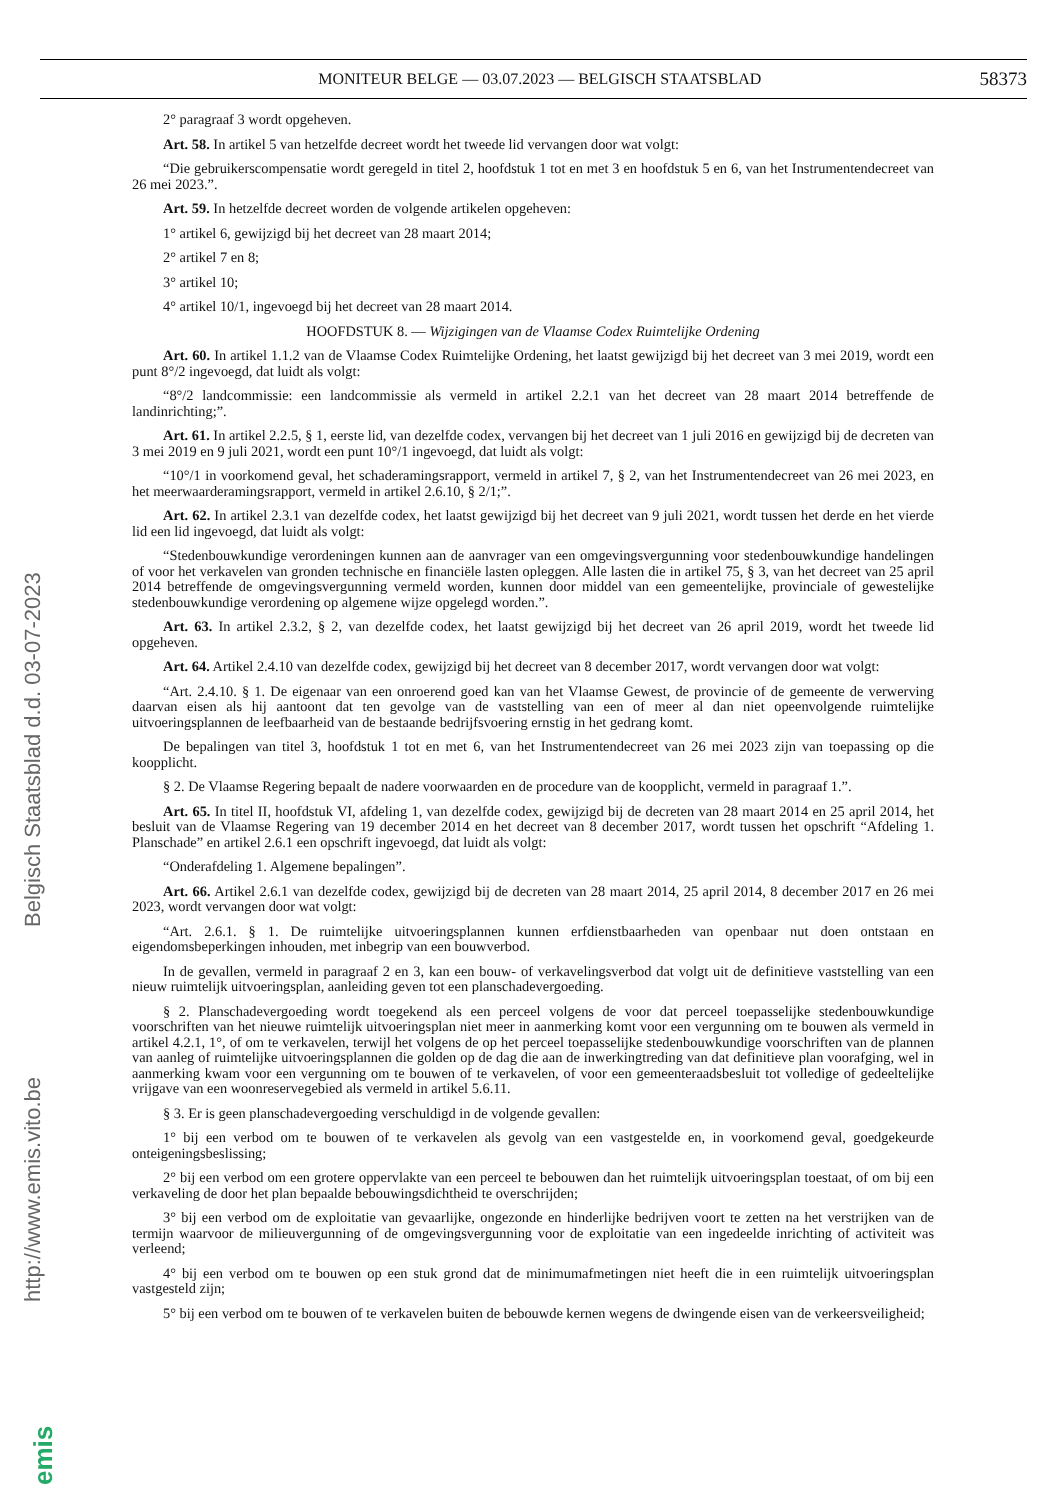MONITEUR BELGE — 03.07.2023 — BELGISCH STAATSBLAD
58373
Belgisch Staatsblad d.d. 03-07-2023
http://www.emis.vito.be
emis
2° paragraaf 3 wordt opgeheven.
Art. 58. In artikel 5 van hetzelfde decreet wordt het tweede lid vervangen door wat volgt:
“Die gebruikerscompensatie wordt geregeld in titel 2, hoofdstuk 1 tot en met 3 en hoofdstuk 5 en 6, van het Instrumentendecreet van 26 mei 2023.”.
Art. 59. In hetzelfde decreet worden de volgende artikelen opgeheven:
1° artikel 6, gewijzigd bij het decreet van 28 maart 2014;
2° artikel 7 en 8;
3° artikel 10;
4° artikel 10/1, ingevoegd bij het decreet van 28 maart 2014.
HOOFDSTUK 8. — Wijzigingen van de Vlaamse Codex Ruimtelijke Ordening
Art. 60. In artikel 1.1.2 van de Vlaamse Codex Ruimtelijke Ordening, het laatst gewijzigd bij het decreet van 3 mei 2019, wordt een punt 8°/2 ingevoegd, dat luidt als volgt:
“8°/2 landcommissie: een landcommissie als vermeld in artikel 2.2.1 van het decreet van 28 maart 2014 betreffende de landinrichting;”.
Art. 61. In artikel 2.2.5, § 1, eerste lid, van dezelfde codex, vervangen bij het decreet van 1 juli 2016 en gewijzigd bij de decreten van 3 mei 2019 en 9 juli 2021, wordt een punt 10°/1 ingevoegd, dat luidt als volgt:
“10°/1 in voorkomend geval, het schaderamingsrapport, vermeld in artikel 7, § 2, van het Instrumentendecreet van 26 mei 2023, en het meerwaarderamingsrapport, vermeld in artikel 2.6.10, § 2/1;”.
Art. 62. In artikel 2.3.1 van dezelfde codex, het laatst gewijzigd bij het decreet van 9 juli 2021, wordt tussen het derde en het vierde lid een lid ingevoegd, dat luidt als volgt:
“Stedenbouwkundige verordeningen kunnen aan de aanvrager van een omgevingsvergunning voor stedenbouwkundige handelingen of voor het verkavelen van gronden technische en financiële lasten opleggen. Alle lasten die in artikel 75, § 3, van het decreet van 25 april 2014 betreffende de omgevingsvergunning vermeld worden, kunnen door middel van een gemeentelijke, provinciale of gewestelijke stedenbouwkundige verordening op algemene wijze opgelegd worden.”.
Art. 63. In artikel 2.3.2, § 2, van dezelfde codex, het laatst gewijzigd bij het decreet van 26 april 2019, wordt het tweede lid opgeheven.
Art. 64. Artikel 2.4.10 van dezelfde codex, gewijzigd bij het decreet van 8 december 2017, wordt vervangen door wat volgt:
“Art. 2.4.10. § 1. De eigenaar van een onroerend goed kan van het Vlaamse Gewest, de provincie of de gemeente de verwerving daarvan eisen als hij aantoont dat ten gevolge van de vaststelling van een of meer al dan niet opeenvolgende ruimtelijke uitvoeringsplannen de leefbaarheid van de bestaande bedrijfsvoering ernstig in het gedrang komt.
De bepalingen van titel 3, hoofdstuk 1 tot en met 6, van het Instrumentendecreet van 26 mei 2023 zijn van toepassing op die koopplicht.
§ 2. De Vlaamse Regering bepaalt de nadere voorwaarden en de procedure van de koopplicht, vermeld in paragraaf 1.”.
Art. 65. In titel II, hoofdstuk VI, afdeling 1, van dezelfde codex, gewijzigd bij de decreten van 28 maart 2014 en 25 april 2014, het besluit van de Vlaamse Regering van 19 december 2014 en het decreet van 8 december 2017, wordt tussen het opschrift “Afdeling 1. Planschade” en artikel 2.6.1 een opschrift ingevoegd, dat luidt als volgt:
“Onderafdeling 1. Algemene bepalingen”.
Art. 66. Artikel 2.6.1 van dezelfde codex, gewijzigd bij de decreten van 28 maart 2014, 25 april 2014, 8 december 2017 en 26 mei 2023, wordt vervangen door wat volgt:
“Art. 2.6.1. § 1. De ruimtelijke uitvoeringsplannen kunnen erfdienstbaarheden van openbaar nut doen ontstaan en eigendomsbeperkingen inhouden, met inbegrip van een bouwverbod.
In de gevallen, vermeld in paragraaf 2 en 3, kan een bouw- of verkavelingsverbod dat volgt uit de definitieve vaststelling van een nieuw ruimtelijk uitvoeringsplan, aanleiding geven tot een planschadevergoeding.
§ 2. Planschadevergoeding wordt toegekend als een perceel volgens de voor dat perceel toepasselijke stedenbouwkundige voorschriften van het nieuwe ruimtelijk uitvoeringsplan niet meer in aanmerking komt voor een vergunning om te bouwen als vermeld in artikel 4.2.1, 1°, of om te verkavelen, terwijl het volgens de op het perceel toepasselijke stedenbouwkundige voorschriften van de plannen van aanleg of ruimtelijke uitvoeringsplannen die golden op de dag die aan de inwerkingtreding van dat definitieve plan voorafging, wel in aanmerking kwam voor een vergunning om te bouwen of te verkavelen, of voor een gemeenteraadsbesluit tot volledige of gedeeltelijke vrijgave van een woonreservegebied als vermeld in artikel 5.6.11.
§ 3. Er is geen planschadevergoeding verschuldigd in de volgende gevallen:
1° bij een verbod om te bouwen of te verkavelen als gevolg van een vastgestelde en, in voorkomend geval, goedgekeurde onteigeningsbeslissing;
2° bij een verbod om een grotere oppervlakte van een perceel te bebouwen dan het ruimtelijk uitvoeringsplan toestaat, of om bij een verkaveling de door het plan bepaalde bebouwingsdichtheid te overschrijden;
3° bij een verbod om de exploitatie van gevaarlijke, ongezonde en hinderlijke bedrijven voort te zetten na het verstrijken van de termijn waarvoor de milieuvergunning of de omgevingsvergunning voor de exploitatie van een ingedeelde inrichting of activiteit was verleend;
4° bij een verbod om te bouwen op een stuk grond dat de minimumafmetingen niet heeft die in een ruimtelijk uitvoeringsplan vastgesteld zijn;
5° bij een verbod om te bouwen of te verkavelen buiten de bebouwde kernen wegens de dwingende eisen van de verkeersveiligheid;